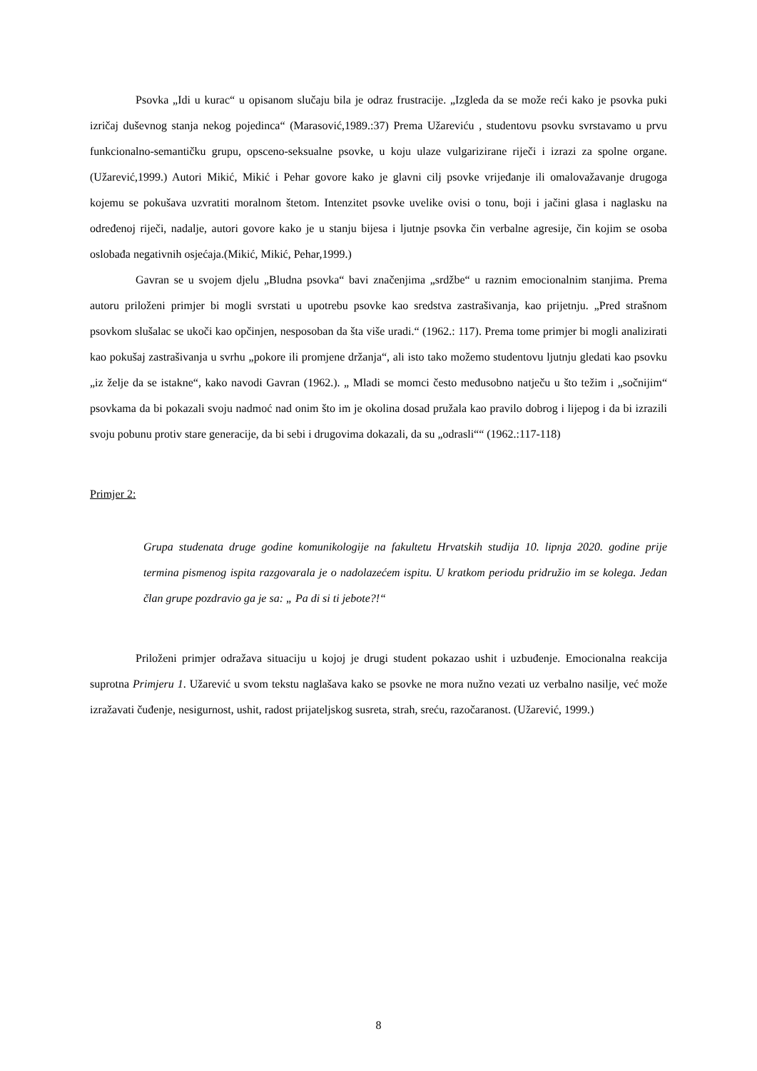Psovka „Idi u kurac“ u opisanom slučaju bila je odraz frustracije. „Izgleda da se može reći kako je psovka puki izričaj duševnog stanja nekog pojedinca“ (Marasović,1989.:37) Prema Užareviću , studentovu psovku svrstavamo u prvu funkcionalno-semantičku grupu, opsceno-seksualne psovke, u koju ulaze vulgarizirane riječi i izrazi za spolne organe. (Užarević,1999.) Autori Mikić, Mikić i Pehar govore kako je glavni cilj psovke vrijeđanje ili omalovažavanje drugoga kojemu se pokušava uzvratiti moralnom štetom. Intenzitet psovke uvelike ovisi o tonu, boji i jačini glasa i naglasku na određenoj riječi, nadalje, autori govore kako je u stanju bijesa i ljutnje psovka čin verbalne agresije, čin kojim se osoba oslobađa negativnih osjećaja.(Mikić, Mikić, Pehar,1999.)
Gavran se u svojem djelu „Bludna psovka“ bavi značenjima „srdžbe“ u raznim emocionalnim stanjima. Prema autoru priloženi primjer bi mogli svrstati u upotrebu psovke kao sredstva zastrašivanja, kao prijetnju. „Pred strašnom psovkom slušalac se ukoči kao opčinjen, nesposoban da šta više uradi.“ (1962.: 117). Prema tome primjer bi mogli analizirati kao pokušaj zastrašivanja u svrhu „pokore ili promjene držanja“, ali isto tako možemo studentovu ljutnju gledati kao psovku „iz želje da se istakne“, kako navodi Gavran (1962.). „ Mladi se momci često međusobno natječu u što težim i „sočnijim“ psovkama da bi pokazali svoju nadmoć nad onim što im je okolina dosad pružala kao pravilo dobrog i lijepog i da bi izrazili svoju pobunu protiv stare generacije, da bi sebi i drugovima dokazali, da su „odrasli““ (1962.:117-118)
Primjer 2:
Grupa studenata druge godine komunikologije na fakultetu Hrvatskih studija 10. lipnja 2020. godine prije termina pismenog ispita razgovarala je o nadolazećem ispitu. U kratkom periodu pridružio im se kolega. Jedan član grupe pozdravio ga je sa: „ Pa di si ti jebote?!“
Priloženi primjer odražava situaciju u kojoj je drugi student pokazao ushit i uzbuđenje. Emocionalna reakcija suprotna Primjeru 1. Užarević u svom tekstu naglašava kako se psovke ne mora nužno vezati uz verbalno nasilje, već može izražavati čuđenje, nesigurnost, ushit, radost prijateljskog susreta, strah, sreću, razočaranost. (Užarević, 1999.)
8